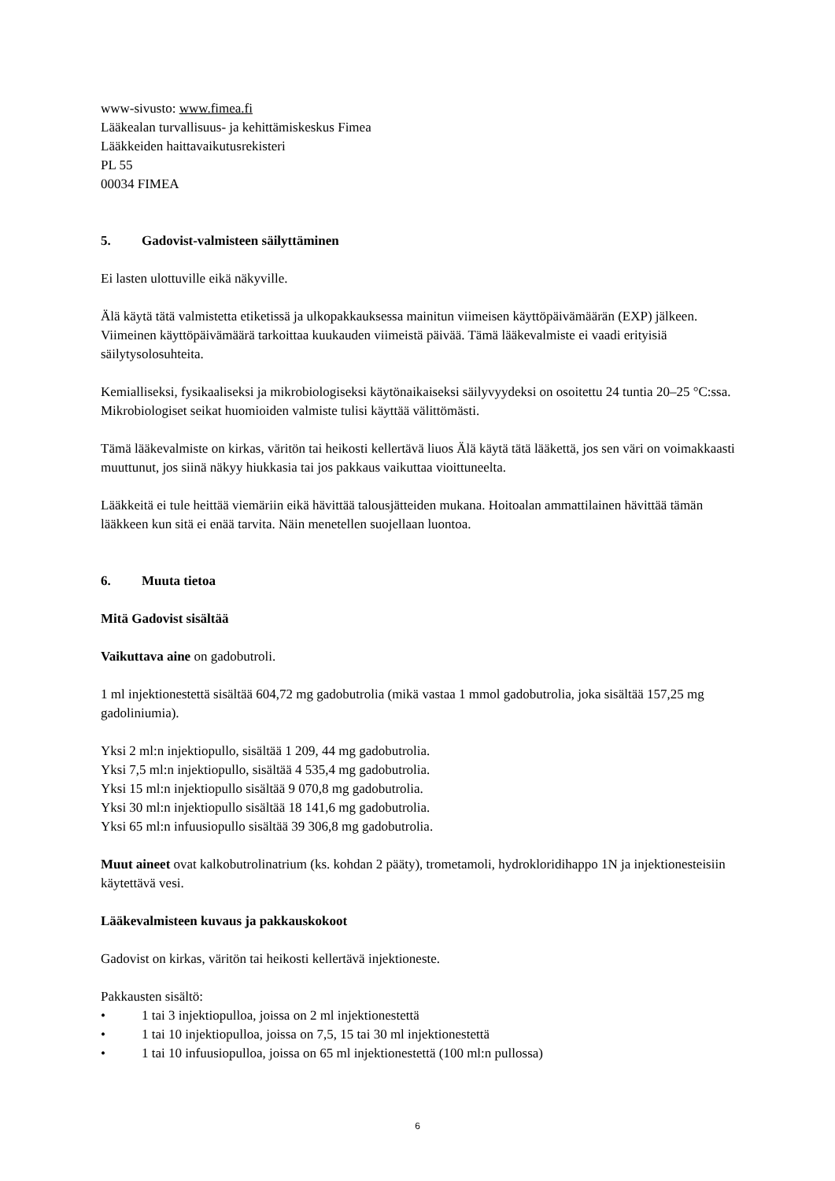www-sivusto: www.fimea.fi
Lääkealan turvallisuus- ja kehittämiskeskus Fimea
Lääkkeiden haittavaikutusrekisteri
PL 55
00034 FIMEA
5. Gadovist-valmisteen säilyttäminen
Ei lasten ulottuville eikä näkyville.
Älä käytä tätä valmistetta etiketissä ja ulkopakkauksessa mainitun viimeisen käyttöpäivämäärän (EXP) jälkeen. Viimeinen käyttöpäivämäärä tarkoittaa kuukauden viimeistä päivää. Tämä lääkevalmiste ei vaadi erityisiä säilytysolosuhteita.
Kemialliseksi, fysikaaliseksi ja mikrobiologiseksi käytönaikaiseksi säilyvyydeksi on osoitettu 24 tuntia 20–25 °C:ssa. Mikrobiologiset seikat huomioiden valmiste tulisi käyttää välittömästi.
Tämä lääkevalmiste on kirkas, väritön tai heikosti kellertävä liuos Älä käytä tätä lääkettä, jos sen väri on voimakkaasti muuttunut, jos siinä näkyy hiukkasia tai jos pakkaus vaikuttaa vioittuneelta.
Lääkkeitä ei tule heittää viemäriin eikä hävittää talousjätteiden mukana. Hoitoalan ammattilainen hävittää tämän lääkkeen kun sitä ei enää tarvita. Näin menetellen suojellaan luontoa.
6. Muuta tietoa
Mitä Gadovist sisältää
Vaikuttava aine on gadobutroli.
1 ml injektionestettä sisältää 604,72 mg gadobutrolia (mikä vastaa 1 mmol gadobutrolia, joka sisältää 157,25 mg gadoliniumia).
Yksi 2 ml:n injektiopullo, sisältää 1 209, 44 mg gadobutrolia.
Yksi 7,5 ml:n injektiopullo, sisältää 4 535,4 mg gadobutrolia.
Yksi 15 ml:n injektiopullo sisältää 9 070,8 mg gadobutrolia.
Yksi 30 ml:n injektiopullo sisältää 18 141,6 mg gadobutrolia.
Yksi 65 ml:n infuusiopullo sisältää 39 306,8 mg gadobutrolia.
Muut aineet ovat kalkobutrolinatrium (ks. kohdan 2 pääty), trometamoli, hydrokloridihappo 1N ja injektionesteisiin käytettävä vesi.
Lääkevalmisteen kuvaus ja pakkauskokoot
Gadovist on kirkas, väritön tai heikosti kellertävä injektioneste.
Pakkausten sisältö:
• 1 tai 3 injektiopulloa, joissa on 2 ml injektionestettä
• 1 tai 10 injektiopulloa, joissa on 7,5, 15 tai 30 ml injektionestettä
• 1 tai 10 infuusiopulloa, joissa on 65 ml injektionestettä (100 ml:n pullossa)
6